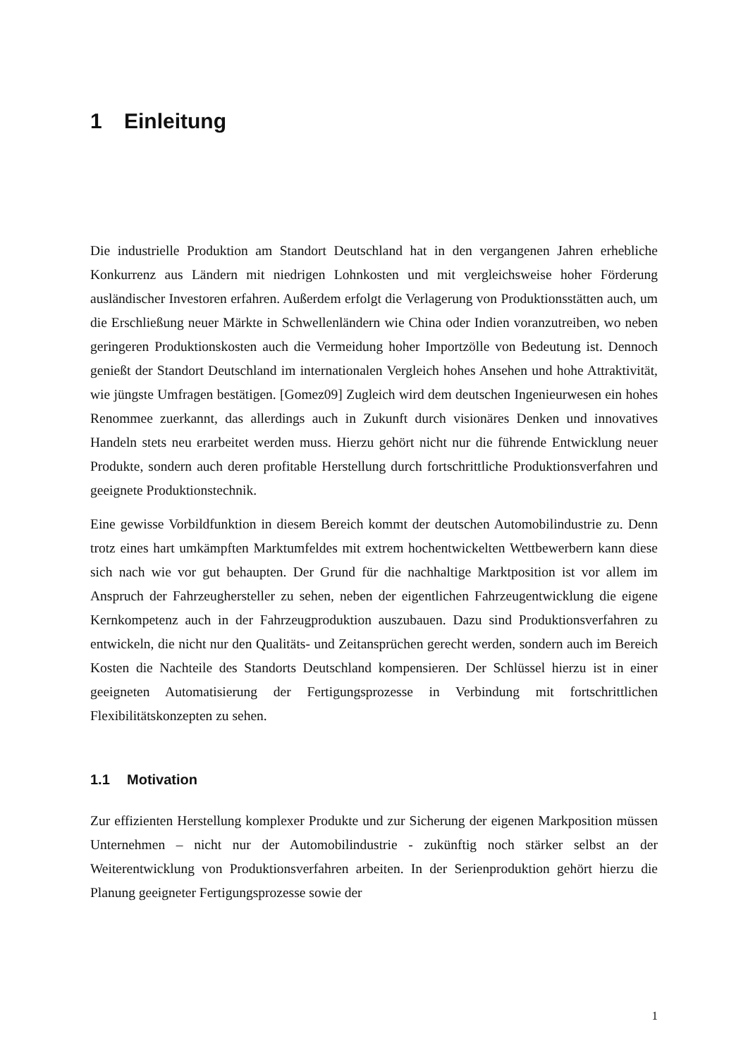1 Einleitung
Die industrielle Produktion am Standort Deutschland hat in den vergangenen Jahren erhebliche Konkurrenz aus Ländern mit niedrigen Lohnkosten und mit vergleichsweise hoher Förderung ausländischer Investoren erfahren. Außerdem erfolgt die Verlagerung von Produktionsstätten auch, um die Erschließung neuer Märkte in Schwellenländern wie China oder Indien voranzutreiben, wo neben geringeren Produktionskosten auch die Vermeidung hoher Importzölle von Bedeutung ist. Dennoch genießt der Standort Deutschland im internationalen Vergleich hohes Ansehen und hohe Attraktivität, wie jüngste Umfragen bestätigen. [Gomez09] Zugleich wird dem deutschen Ingenieurwesen ein hohes Renommee zuerkannt, das allerdings auch in Zukunft durch visionäres Denken und innovatives Handeln stets neu erarbeitet werden muss. Hierzu gehört nicht nur die führende Entwicklung neuer Produkte, sondern auch deren profitable Herstellung durch fortschrittliche Produktionsverfahren und geeignete Produktionstechnik.
Eine gewisse Vorbildfunktion in diesem Bereich kommt der deutschen Automobilindustrie zu. Denn trotz eines hart umkämpften Marktumfeldes mit extrem hochentwickelten Wettbewerbern kann diese sich nach wie vor gut behaupten. Der Grund für die nachhaltige Marktposition ist vor allem im Anspruch der Fahrzeughersteller zu sehen, neben der eigentlichen Fahrzeugentwicklung die eigene Kernkompetenz auch in der Fahrzeugproduktion auszubauen. Dazu sind Produktionsverfahren zu entwickeln, die nicht nur den Qualitäts- und Zeitansprüchen gerecht werden, sondern auch im Bereich Kosten die Nachteile des Standorts Deutschland kompensieren. Der Schlüssel hierzu ist in einer geeigneten Automatisierung der Fertigungsprozesse in Verbindung mit fortschrittlichen Flexibilitätskonzepten zu sehen.
1.1 Motivation
Zur effizienten Herstellung komplexer Produkte und zur Sicherung der eigenen Markposition müssen Unternehmen – nicht nur der Automobilindustrie - zukünftig noch stärker selbst an der Weiterentwicklung von Produktionsverfahren arbeiten. In der Serienproduktion gehört hierzu die Planung geeigneter Fertigungsprozesse sowie der
1